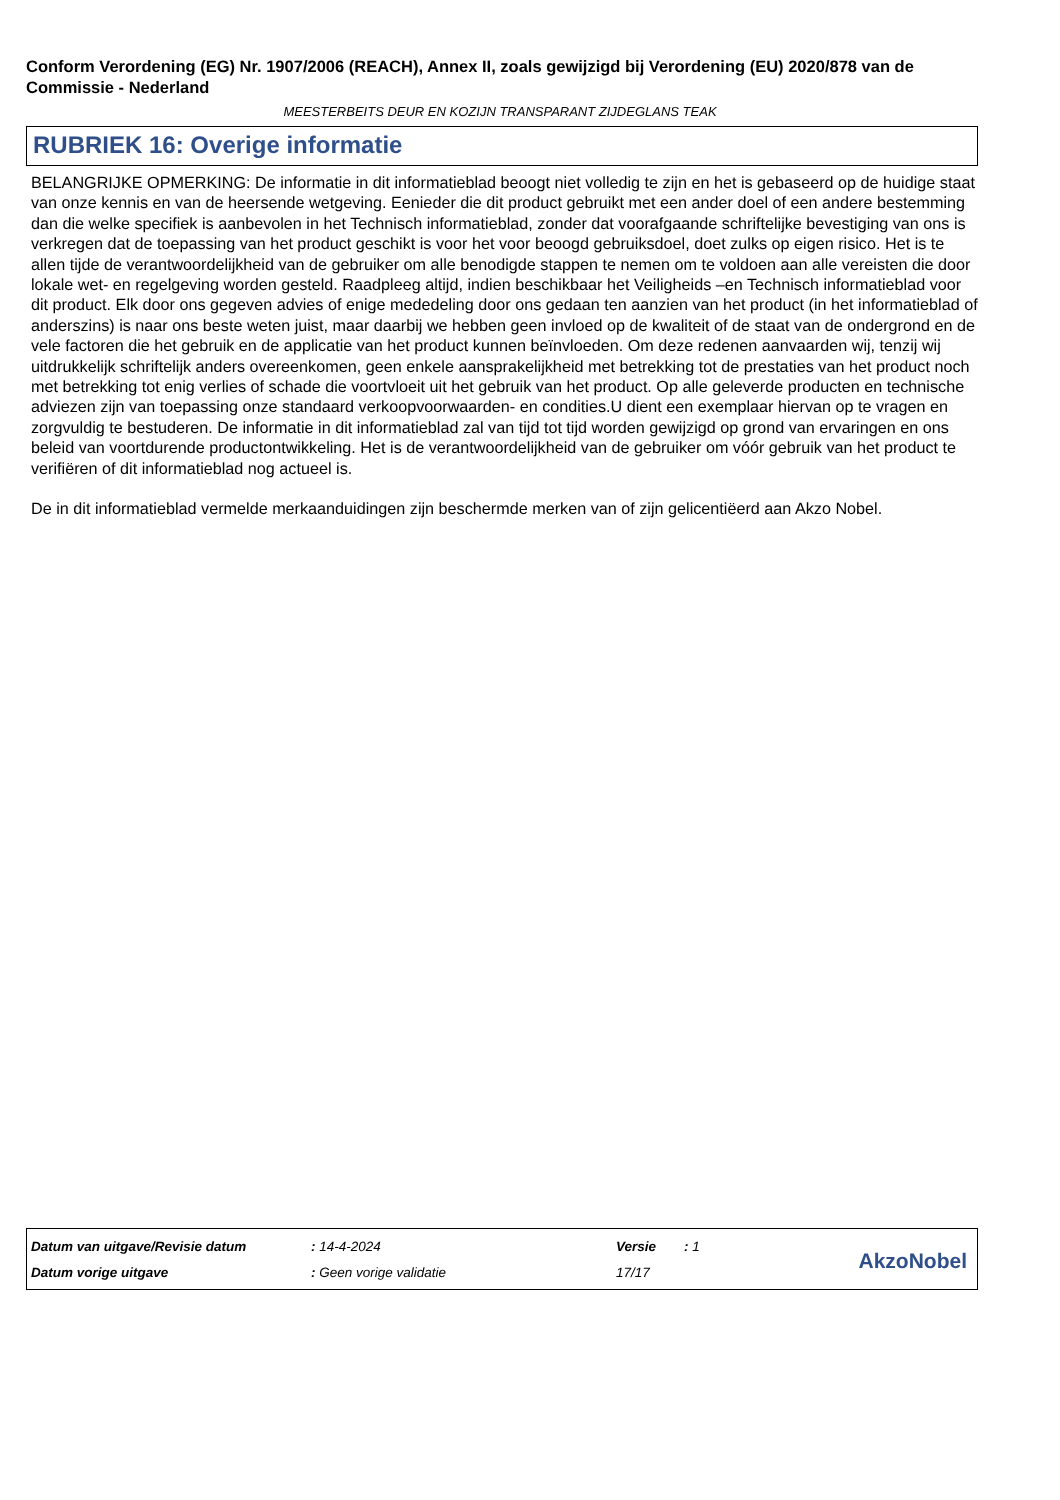Conform Verordening (EG) Nr. 1907/2006 (REACH), Annex II, zoals gewijzigd bij Verordening (EU) 2020/878 van de Commissie - Nederland
MEESTERBEITS DEUR EN KOZIJN TRANSPARANT ZIJDEGLANS TEAK
RUBRIEK 16: Overige informatie
BELANGRIJKE OPMERKING: De informatie in dit informatieblad beoogt niet volledig te zijn en het is gebaseerd op de huidige staat van onze kennis en van de heersende wetgeving. Eenieder die dit product gebruikt met een ander doel of een andere bestemming dan die welke specifiek is aanbevolen in het Technisch informatieblad, zonder dat voorafgaande schriftelijke bevestiging van ons is verkregen dat de toepassing van het product geschikt is voor het voor beoogd gebruiksdoel, doet zulks op eigen risico. Het is te allen tijde de verantwoordelijkheid van de gebruiker om alle benodigde stappen te nemen om te voldoen aan alle vereisten die door lokale wet- en regelgeving worden gesteld. Raadpleeg altijd, indien beschikbaar het Veiligheids –en Technisch informatieblad voor dit product. Elk door ons gegeven advies of enige mededeling door ons gedaan ten aanzien van het product (in het informatieblad of anderszins) is naar ons beste weten juist, maar daarbij we hebben geen invloed op de kwaliteit of de staat van de ondergrond en de vele factoren die het gebruik en de applicatie van het product kunnen beïnvloeden. Om deze redenen aanvaarden wij, tenzij wij uitdrukkelijk schriftelijk anders overeenkomen, geen enkele aansprakelijkheid met betrekking tot de prestaties van het product noch met betrekking tot enig verlies of schade die voortvloeit uit het gebruik van het product. Op alle geleverde producten en technische adviezen zijn van toepassing onze standaard verkoopvoorwaarden- en condities.U dient een exemplaar hiervan op te vragen en zorgvuldig te bestuderen. De informatie in dit informatieblad zal van tijd tot tijd worden gewijzigd op grond van ervaringen en ons beleid van voortdurende productontwikkeling. Het is de verantwoordelijkheid van de gebruiker om vóór gebruik van het product te verifiëren of dit informatieblad nog actueel is.
De in dit informatieblad vermelde merkaanduidingen zijn beschermde merken van of zijn gelicentiëerd aan Akzo Nobel.
| Datum van uitgave/Revisie datum | : 14-4-2024 | Versie | : 1 |
| Datum vorige uitgave | : Geen vorige validatie | 17/17 | |
AkzoNobel